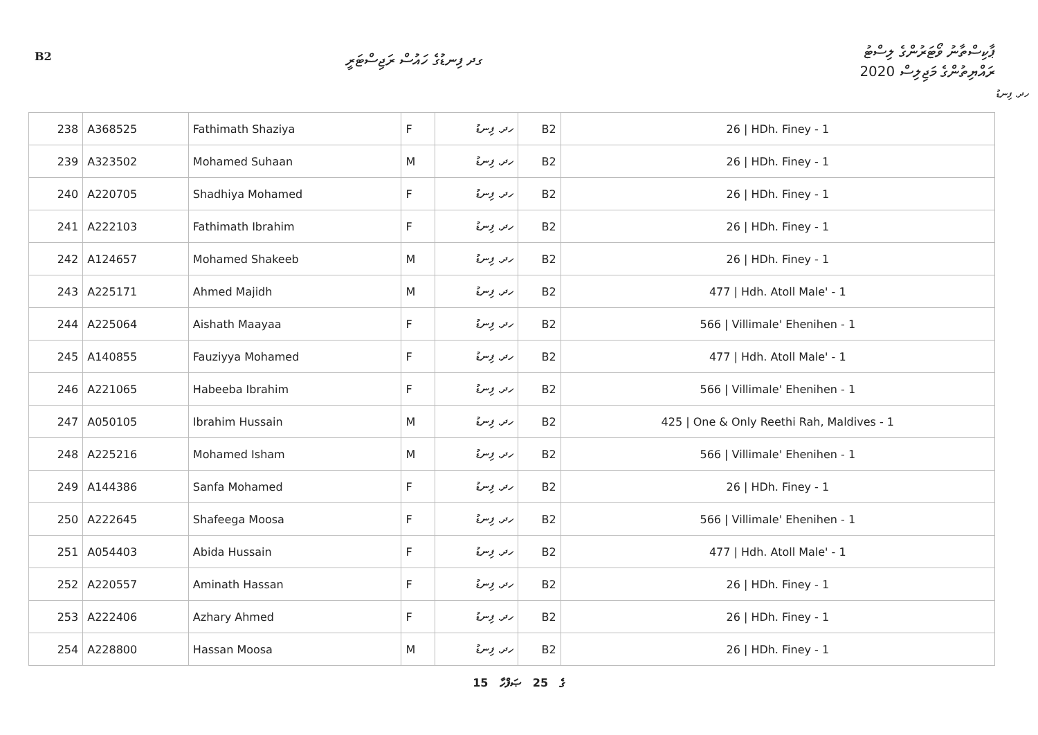B2 ގދ ފިނޑުގެ ހައުސް ރަޖިސްޓަރީ
ޕާކިސްތާނު ވޯޓަރުންގެ ލިސްޓު
ރައްޔިތުންގެ މަޖިލިސް 2020
ހދ. ފިނޑު
| 238 | A368525 | Fathimath Shaziya | F | ހދ. ފިނޑު | B2 | 26 / HDh. Finey - 1 |
| 239 | A323502 | Mohamed Suhaan | M | ހދ. ފިނޑު | B2 | 26 / HDh. Finey - 1 |
| 240 | A220705 | Shadhiya Mohamed | F | ހދ. ފިނޑު | B2 | 26 / HDh. Finey - 1 |
| 241 | A222103 | Fathimath Ibrahim | F | ހދ. ފިނޑު | B2 | 26 / HDh. Finey - 1 |
| 242 | A124657 | Mohamed Shakeeb | M | ހދ. ފިނޑު | B2 | 26 / HDh. Finey - 1 |
| 243 | A225171 | Ahmed Majidh | M | ހދ. ފިނޑު | B2 | 477 / Hdh. Atoll Male' - 1 |
| 244 | A225064 | Aishath Maayaa | F | ހދ. ފިނޑު | B2 | 566 / Villimale' Ehenihen - 1 |
| 245 | A140855 | Fauziyya Mohamed | F | ހދ. ފިނޑު | B2 | 477 / Hdh. Atoll Male' - 1 |
| 246 | A221065 | Habeeba Ibrahim | F | ހދ. ފިނޑު | B2 | 566 / Villimale' Ehenihen - 1 |
| 247 | A050105 | Ibrahim Hussain | M | ހދ. ފިނޑު | B2 | 425 / One & Only Reethi Rah, Maldives - 1 |
| 248 | A225216 | Mohamed Isham | M | ހދ. ފިނޑު | B2 | 566 / Villimale' Ehenihen - 1 |
| 249 | A144386 | Sanfa Mohamed | F | ހދ. ފިނޑު | B2 | 26 / HDh. Finey - 1 |
| 250 | A222645 | Shafeega Moosa | F | ހދ. ފިނޑު | B2 | 566 / Villimale' Ehenihen - 1 |
| 251 | A054403 | Abida Hussain | F | ހދ. ފިނޑު | B2 | 477 / Hdh. Atoll Male' - 1 |
| 252 | A220557 | Aminath Hassan | F | ހދ. ފިނޑު | B2 | 26 / HDh. Finey - 1 |
| 253 | A222406 | Azhary Ahmed | F | ހދ. ފިނޑު | B2 | 26 / HDh. Finey - 1 |
| 254 | A228800 | Hassan Moosa | M | ހދ. ފިނޑު | B2 | 26 / HDh. Finey - 1 |
15 ގެ 25 ޞަފްހާ